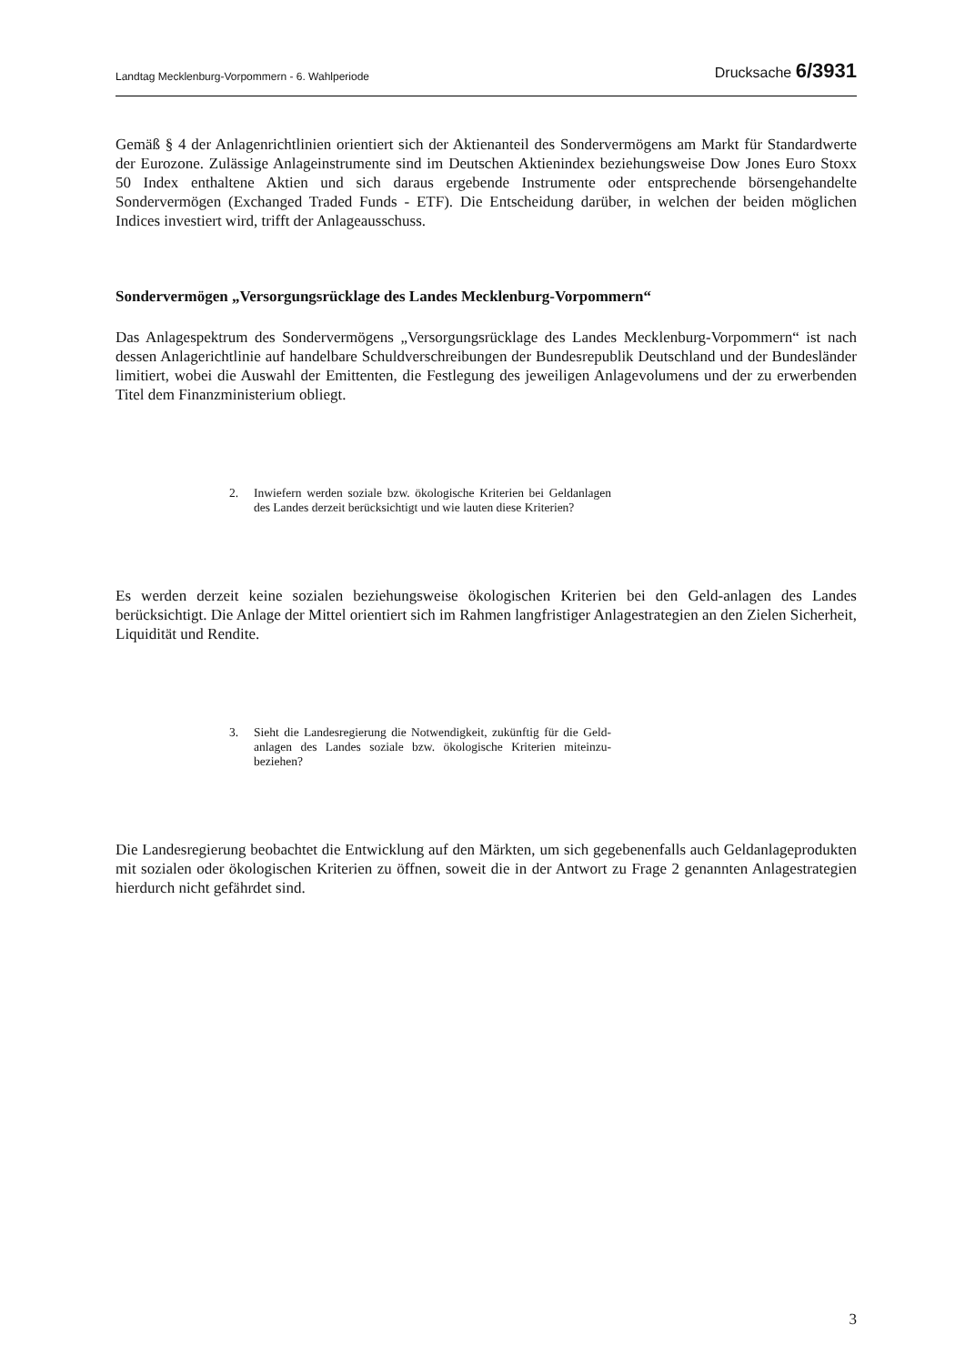Landtag Mecklenburg-Vorpommern - 6. Wahlperiode Drucksache 6/3931
Gemäß § 4 der Anlagenrichtlinien orientiert sich der Aktienanteil des Sondervermögens am Markt für Standardwerte der Eurozone. Zulässige Anlageinstrumente sind im Deutschen Aktienindex beziehungsweise Dow Jones Euro Stoxx 50 Index enthaltene Aktien und sich daraus ergebende Instrumente oder entsprechende börsengehandelte Sondervermögen (Exchanged Traded Funds - ETF). Die Entscheidung darüber, in welchen der beiden möglichen Indices investiert wird, trifft der Anlageausschuss.
Sondervermögen „Versorgungsrücklage des Landes Mecklenburg-Vorpommern“
Das Anlagespektrum des Sondervermögens „Versorgungsrücklage des Landes Mecklenburg-Vorpommern“ ist nach dessen Anlagerichtlinie auf handelbare Schuldverschreibungen der Bundesrepublik Deutschland und der Bundesländer limitiert, wobei die Auswahl der Emittenten, die Festlegung des jeweiligen Anlagevolumens und der zu erwerbenden Titel dem Finanzministerium obliegt.
2. Inwiefern werden soziale bzw. ökologische Kriterien bei Geldanlagen des Landes derzeit berücksichtigt und wie lauten diese Kriterien?
Es werden derzeit keine sozialen beziehungsweise ökologischen Kriterien bei den Geld-anlagen des Landes berücksichtigt. Die Anlage der Mittel orientiert sich im Rahmen langfristiger Anlagestrategien an den Zielen Sicherheit, Liquidität und Rendite.
3. Sieht die Landesregierung die Notwendigkeit, zukünftig für die Geld-anlagen des Landes soziale bzw. ökologische Kriterien miteinzu-beziehen?
Die Landesregierung beobachtet die Entwicklung auf den Märkten, um sich gegebenenfalls auch Geldanlageprodukten mit sozialen oder ökologischen Kriterien zu öffnen, soweit die in der Antwort zu Frage 2 genannten Anlagestrategien hierdurch nicht gefährdet sind.
3